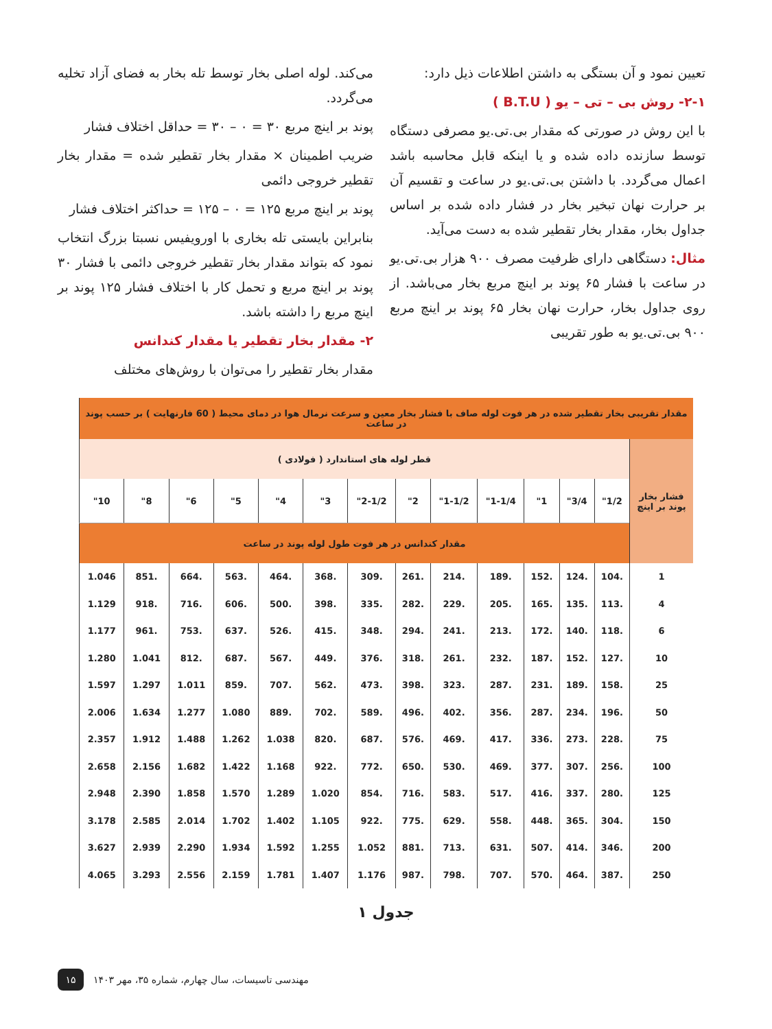می‌کند. لوله اصلی بخار توسط تله بخار به فضای آزاد تخلیه می‌گردد.
پوند بر اینچ مربع ۳۰ = ۰ – ۳۰ = حداقل اختلاف فشار
ضریب اطمینان × مقدار بخار تقطیر شده = مقدار بخار تقطیر خروجی دائمی
پوند بر اینچ مربع ۱۲۵ = ۰ – ۱۲۵ = حداکثر اختلاف فشار
بنابراین بایستی تله بخاری با اورویفیس نسبتا بزرگ انتخاب نمود که بتواند مقدار بخار تقطیر خروجی دائمی با فشار ۳۰ پوند بر اینچ مربع و تحمل کار با اختلاف فشار ۱۲۵ پوند بر اینچ مربع را داشته باشد.
۲- مقدار بخار تقطیر یا مقدار کندانس
مقدار بخار تقطیر را می‌توان با روش‌های مختلف
تعیین نمود و آن بستگی به داشتن اطلاعات ذیل دارد:
۲-۱- روش بی – تی – یو ( B.T.U )
با این روش در صورتی که مقدار بی.تی.یو مصرفی دستگاه توسط سازنده داده شده و یا اینکه قابل محاسبه باشد اعمال می‌گردد. با داشتن بی.تی.یو در ساعت و تقسیم آن بر حرارت نهان تبخیر بخار در فشار داده شده بر اساس جداول بخار، مقدار بخار تقطیر شده به دست می‌آید.
مثال: دستگاهی دارای ظرفیت مصرف ۹۰۰ هزار بی.تی.یو در ساعت با فشار ۶۵ پوند بر اینچ مربع بخار می‌باشد. از روی جداول بخار، حرارت نهان بخار ۶۵ پوند بر اینچ مربع ۹۰۰ بی.تی.یو به طور تقریبی
| مقدار تقریبی بخار تقطیر شده در هر فوت لوله صاف با فشار بخار معین و سرعت نرمال هوا در دمای محیط ( 60 فارنهایت ) بر حسب پوند در ساعت | | | | | | | | | | | | | |
| فشار بخار پوند بر اینچ | قطر لوله های استاندارد ( فولادی ) | | | | | | | | | | | | |
| | 1/2" | 3/4" | 1" | 1-1/4" | 1-1/2" | 2" | 2-1/2" | 3" | 4" | 5" | 6" | 8" | 10" |
| | مقدار کندانس در هر فوت طول لوله پوند در ساعت | | | | | | | | | | | | |
| 1 | .104 | .124 | .152 | .189 | .214 | .261 | .309 | .368 | .464 | .563 | .664 | .851 | 1.046 |
| 4 | .113 | .135 | .165 | .205 | .229 | .282 | .335 | .398 | .500 | .606 | .716 | .918 | 1.129 |
| 6 | .118 | .140 | .172 | .213 | .241 | .294 | .348 | .415 | .526 | .637 | .753 | .961 | 1.177 |
| 10 | .127 | .152 | .187 | .232 | .261 | .318 | .376 | .449 | .567 | .687 | .812 | 1.041 | 1.280 |
| 25 | .158 | .189 | .231 | .287 | .323 | .398 | .473 | .562 | .707 | .859 | 1.011 | 1.297 | 1.597 |
| 50 | .196 | .234 | .287 | .356 | .402 | .496 | .589 | .702 | .889 | 1.080 | 1.277 | 1.634 | 2.006 |
| 75 | .228 | .273 | .336 | .417 | .469 | .576 | .687 | .820 | 1.038 | 1.262 | 1.488 | 1.912 | 2.357 |
| 100 | .256 | .307 | .377 | .469 | .530 | .650 | .772 | .922 | 1.168 | 1.422 | 1.682 | 2.156 | 2.658 |
| 125 | .280 | .337 | .416 | .517 | .583 | .716 | .854 | 1.020 | 1.289 | 1.570 | 1.858 | 2.390 | 2.948 |
| 150 | .304 | .365 | .448 | .558 | .629 | .775 | .922 | 1.105 | 1.402 | 1.702 | 2.014 | 2.585 | 3.178 |
| 200 | .346 | .414 | .507 | .631 | .713 | .881 | 1.052 | 1.255 | 1.592 | 1.934 | 2.290 | 2.939 | 3.627 |
| 250 | .387 | .464 | .570 | .707 | .798 | .987 | 1.176 | 1.407 | 1.781 | 2.159 | 2.556 | 3.293 | 4.065 |
جدول ۱
۱۵
مهندسی تاسیسات، سال چهارم، شماره ۳۵، مهر ۱۴۰۳